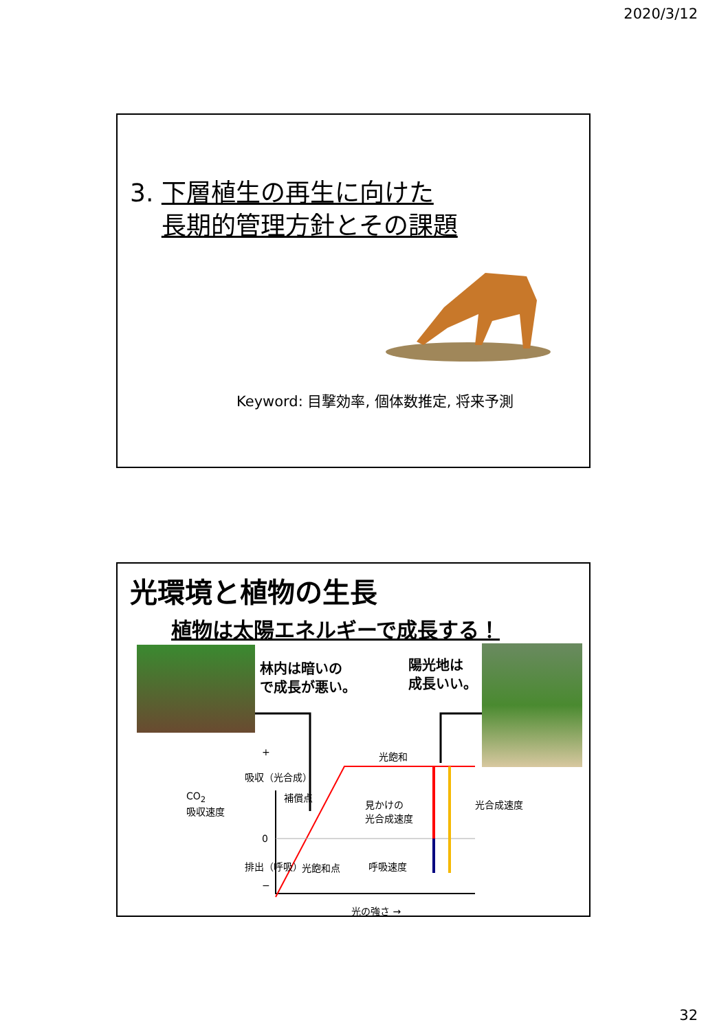2020/3/12
3. 下層植生の再生に向けた
長期的管理方針とその課題
Keyword: 目撃効率, 個体数推定, 将来予測
光環境と植物の生長
植物は太陽エネルギーで成長する！
林内は暗いの
で成長が悪い。
陽光地は
成長いい。
光飽和
補償点
見かけの
光合成速度
光合成速度
光飽和点 呼吸速度
光の強さ →
CO<sub>2</sub>
吸収速度
吸収（光合成）
排出（呼吸）
+
0
−
32